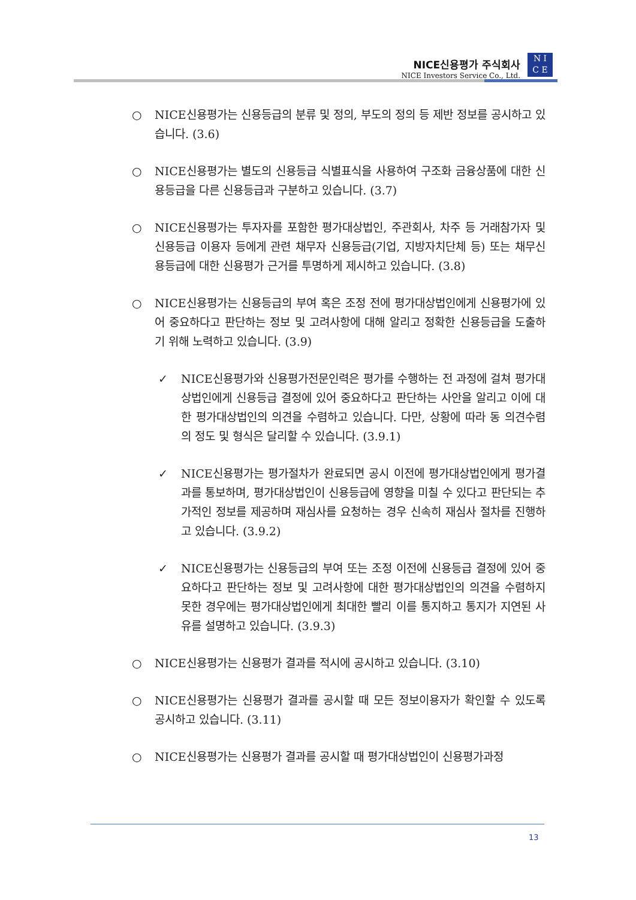NICE신용평가 주식회사
NICE Investors Service Co., Ltd.
N I
C E
○ NICE신용평가는 신용등급의 분류 및 정의, 부도의 정의 등 제반 정보를 공시하고 있습니다. (3.6)
○ NICE신용평가는 별도의 신용등급 식별표식을 사용하여 구조화 금융상품에 대한 신용등급을 다른 신용등급과 구분하고 있습니다. (3.7)
○ NICE신용평가는 투자자를 포함한 평가대상법인, 주관회사, 차주 등 거래참가자 및 신용등급 이용자 등에게 관련 채무자 신용등급(기업, 지방자치단체 등) 또는 채무신용등급에 대한 신용평가 근거를 투명하게 제시하고 있습니다. (3.8)
○ NICE신용평가는 신용등급의 부여 혹은 조정 전에 평가대상법인에게 신용평가에 있어 중요하다고 판단하는 정보 및 고려사항에 대해 알리고 정확한 신용등급을 도출하기 위해 노력하고 있습니다. (3.9)
✓ NICE신용평가와 신용평가전문인력은 평가를 수행하는 전 과정에 걸쳐 평가대상법인에게 신용등급 결정에 있어 중요하다고 판단하는 사안을 알리고 이에 대한 평가대상법인의 의견을 수렴하고 있습니다. 다만, 상황에 따라 동 의견수렴의 정도 및 형식은 달리할 수 있습니다. (3.9.1)
✓ NICE신용평가는 평가절차가 완료되면 공시 이전에 평가대상법인에게 평가결과를 통보하며, 평가대상법인이 신용등급에 영향을 미칠 수 있다고 판단되는 추가적인 정보를 제공하며 재심사를 요청하는 경우 신속히 재심사 절차를 진행하고 있습니다. (3.9.2)
✓ NICE신용평가는 신용등급의 부여 또는 조정 이전에 신용등급 결정에 있어 중요하다고 판단하는 정보 및 고려사항에 대한 평가대상법인의 의견을 수렴하지 못한 경우에는 평가대상법인에게 최대한 빨리 이를 통지하고 통지가 지연된 사유를 설명하고 있습니다. (3.9.3)
○ NICE신용평가는 신용평가 결과를 적시에 공시하고 있습니다. (3.10)
○ NICE신용평가는 신용평가 결과를 공시할 때 모든 정보이용자가 확인할 수 있도록 공시하고 있습니다. (3.11)
○ NICE신용평가는 신용평가 결과를 공시할 때 평가대상법인이 신용평가과정
13